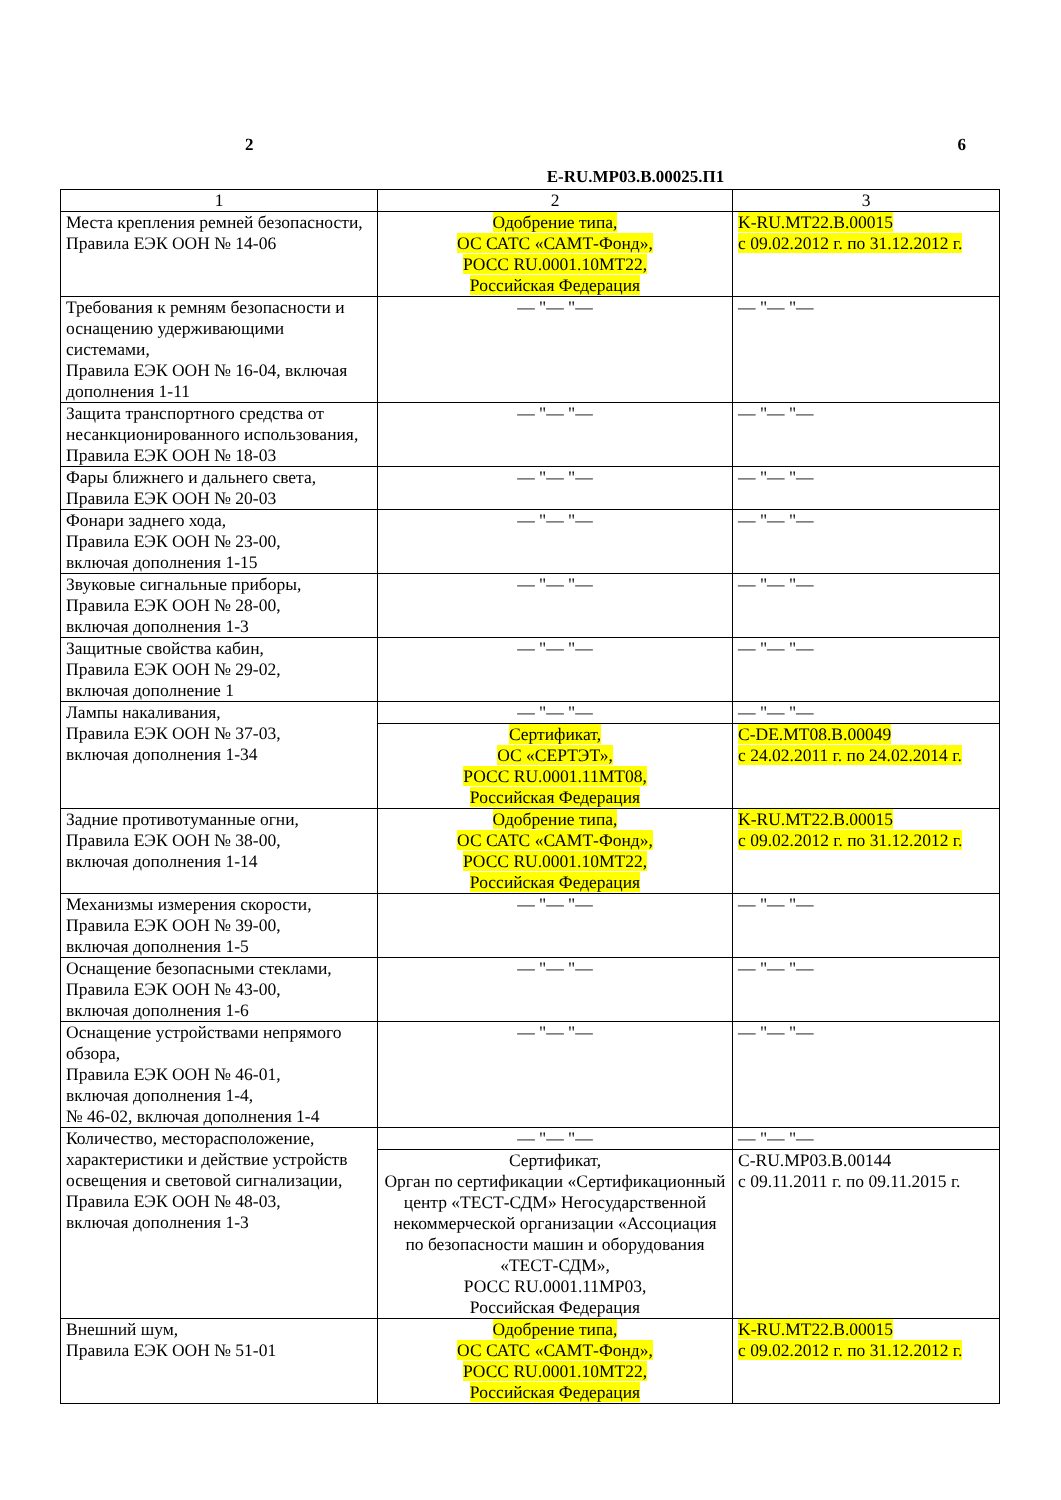2 6
E-RU.MP03.B.00025.П1
| 1 | 2 | 3 |
| --- | --- | --- |
| Места крепления ремней безопасности, Правила ЕЭК ООН № 14-06 | Одобрение типа, ОС САТС «САМТ-Фонд», РОСС RU.0001.10МТ22, Российская Федерация | K-RU.MT22.B.00015 с 09.02.2012 г. по 31.12.2012 г. |
| Требования к ремням безопасности и оснащению удерживающими системами, Правила ЕЭК ООН № 16-04, включая дополнения 1-11 | — "— "— | — "— "— |
| Защита транспортного средства от несанкционированного использования, Правила ЕЭК ООН № 18-03 | — "— "— | — "— "— |
| Фары ближнего и дальнего света, Правила ЕЭК ООН № 20-03 | — "— "— | — "— "— |
| Фонари заднего хода, Правила ЕЭК ООН № 23-00, включая дополнения 1-15 | — "— "— | — "— "— |
| Звуковые сигнальные приборы, Правила ЕЭК ООН № 28-00, включая дополнения 1-3 | — "— "— | — "— "— |
| Защитные свойства кабин, Правила ЕЭК ООН № 29-02, включая дополнение 1 | — "— "— | — "— "— |
| Лампы накаливания, Правила ЕЭК ООН № 37-03, включая дополнения 1-34 | — "— "— | — "— "— |
| | Сертификат, ОС «СЕРТЭТ», РОСС RU.0001.11МТ08, Российская Федерация | C-DE.MT08.B.00049 с 24.02.2011 г. по 24.02.2014 г. |
| Задние противотуманные огни, Правила ЕЭК ООН № 38-00, включая дополнения 1-14 | Одобрение типа, ОС САТС «САМТ-Фонд», РОСС RU.0001.10МТ22, Российская Федерация | K-RU.MT22.B.00015 с 09.02.2012 г. по 31.12.2012 г. |
| Механизмы измерения скорости, Правила ЕЭК ООН № 39-00, включая дополнения 1-5 | — "— "— | — "— "— |
| Оснащение безопасными стеклами, Правила ЕЭК ООН № 43-00, включая дополнения 1-6 | — "— "— | — "— "— |
| Оснащение устройствами непрямого обзора, Правила ЕЭК ООН № 46-01, включая дополнения 1-4, № 46-02, включая дополнения 1-4 | — "— "— | — "— "— |
| Количество, месторасположение, характеристики и действие устройств освещения и световой сигнализации, Правила ЕЭК ООН № 48-03, включая дополнения 1-3 | — "— "— | — "— "— |
| | Сертификат, Орган по сертификации «Сертификационный центр «ТЕСТ-СДМ» Негосударственной некоммерческой организации «Ассоциация по безопасности машин и оборудования «ТЕСТ-СДМ», РОСС RU.0001.11МР03, Российская Федерация | C-RU.MP03.B.00144 с 09.11.2011 г. по 09.11.2015 г. |
| Внешний шум, Правила ЕЭК ООН № 51-01 | Одобрение типа, ОС САТС «САМТ-Фонд», РОСС RU.0001.10МТ22, Российская Федерация | K-RU.MT22.B.00015 с 09.02.2012 г. по 31.12.2012 г. |